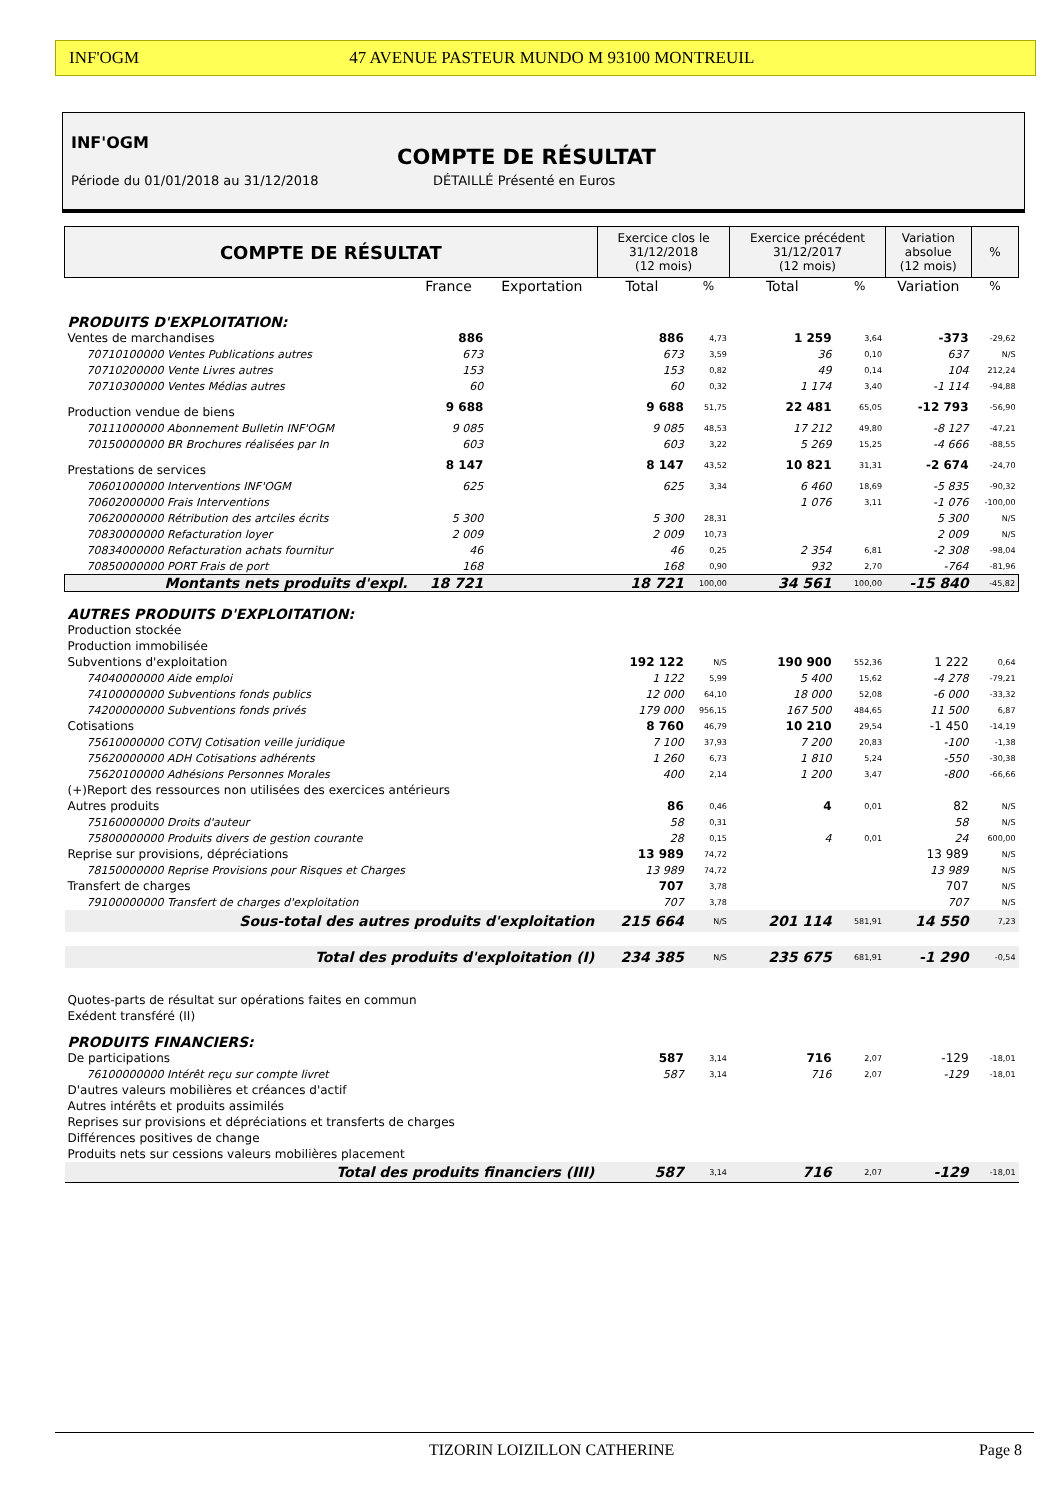INF'OGM 47 AVENUE PASTEUR MUNDO M 93100 MONTREUIL
INF'OGM
COMPTE DE RÉSULTAT
Période du 01/01/2018 au 31/12/2018
DÉTAILLÉ Présenté en Euros
| COMPTE DE RÉSULTAT | | | Exercice clos le 31/12/2018 (12 mois) | | Exercice précédent 31/12/2017 (12 mois) | | Variation absolue (12 mois) | % |
| --- | --- | --- | --- | --- | --- | --- | --- | --- |
| | France | Exportation | Total | % | Total | % | Variation | % |
| PRODUITS D'EXPLOITATION: | | | | | | | | |
| Ventes de marchandises | 886 | | 886 | 4,73 | 1 259 | 3,64 | -373 | -29,62 |
| 70710100000 Ventes Publications autres | 673 | | 673 | 3,59 | 36 | 0,10 | 637 | N/S |
| 70710200000 Vente Livres autres | 153 | | 153 | 0,82 | 49 | 0,14 | 104 | 212,24 |
| 70710300000 Ventes Médias autres | 60 | | 60 | 0,32 | 1 174 | 3,40 | -1 114 | -94,88 |
| Production vendue de biens | 9 688 | | 9 688 | 51,75 | 22 481 | 65,05 | -12 793 | -56,90 |
| 70111000000 Abonnement Bulletin INF'OGM | 9 085 | | 9 085 | 48,53 | 17 212 | 49,80 | -8 127 | -47,21 |
| 70150000000 BR Brochures réalisées par In | 603 | | 603 | 3,22 | 5 269 | 15,25 | -4 666 | -88,55 |
| Prestations de services | 8 147 | | 8 147 | 43,52 | 10 821 | 31,31 | -2 674 | -24,70 |
| 70601000000 Interventions INF'OGM | 625 | | 625 | 3,34 | 6 460 | 18,69 | -5 835 | -90,32 |
| 70602000000 Frais Interventions | | | | | 1 076 | 3,11 | -1 076 | -100,00 |
| 70620000000 Rétribution des artciles écrits | 5 300 | | 5 300 | 28,31 | | | 5 300 | N/S |
| 70830000000 Refacturation loyer | 2 009 | | 2 009 | 10,73 | | | 2 009 | N/S |
| 70834000000 Refacturation achats fournitur | 46 | | 46 | 0,25 | 2 354 | 6,81 | -2 308 | -98,04 |
| 70850000000 PORT Frais de port | 168 | | 168 | 0,90 | 932 | 2,70 | -764 | -81,96 |
| Montants nets produits d'expl. | 18 721 | | 18 721 | 100,00 | 34 561 | 100,00 | -15 840 | -45,82 |
| AUTRES PRODUITS D'EXPLOITATION: | | | | | | | | |
| Production stockée | | | | | | | | |
| Production immobilisée | | | | | | | | |
| Subventions d'exploitation | | | 192 122 | N/S | 190 900 | 552,36 | 1 222 | 0,64 |
| 74040000000 Aide emploi | | | 1 122 | 5,99 | 5 400 | 15,62 | -4 278 | -79,21 |
| 74100000000 Subventions fonds publics | | | 12 000 | 64,10 | 18 000 | 52,08 | -6 000 | -33,32 |
| 74200000000 Subventions fonds privés | | | 179 000 | 956,15 | 167 500 | 484,65 | 11 500 | 6,87 |
| Cotisations | | | 8 760 | 46,79 | 10 210 | 29,54 | -1 450 | -14,19 |
| 75610000000 COTVJ Cotisation veille juridique | | | 7 100 | 37,93 | 7 200 | 20,83 | -100 | -1,38 |
| 75620000000 ADH Cotisations adhérents | | | 1 260 | 6,73 | 1 810 | 5,24 | -550 | -30,38 |
| 75620100000 Adhésions Personnes Morales | | | 400 | 2,14 | 1 200 | 3,47 | -800 | -66,66 |
| (+)Report des ressources non utilisées des exercices antérieurs | | | | | | | | |
| Autres produits | | | 86 | 0,46 | 4 | 0,01 | 82 | N/S |
| 75160000000 Droits d'auteur | | | 58 | 0,31 | | | 58 | N/S |
| 75800000000 Produits divers de gestion courante | | | 28 | 0,15 | 4 | 0,01 | 24 | 600,00 |
| Reprise sur provisions, dépréciations | | | 13 989 | 74,72 | | | 13 989 | N/S |
| 78150000000 Reprise Provisions pour Risques et Charges | | | 13 989 | 74,72 | | | 13 989 | N/S |
| Transfert de charges | | | 707 | 3,78 | | | 707 | N/S |
| 79100000000 Transfert de charges d'exploitation | | | 707 | 3,78 | | | 707 | N/S |
| Sous-total des autres produits d'exploitation | | | 215 664 | N/S | 201 114 | 581,91 | 14 550 | 7,23 |
| Total des produits d'exploitation (I) | | | 234 385 | N/S | 235 675 | 681,91 | -1 290 | -0,54 |
| Quotes-parts de résultat sur opérations faites en commun | | | | | | | | |
| Exédent transféré (II) | | | | | | | | |
| PRODUITS FINANCIERS: | | | | | | | | |
| De participations | | | 587 | 3,14 | 716 | 2,07 | -129 | -18,01 |
| 76100000000 Intérêt reçu sur compte livret | | | 587 | 3,14 | 716 | 2,07 | -129 | -18,01 |
| D'autres valeurs mobilières et créances d'actif | | | | | | | | |
| Autres intérêts et produits assimilés | | | | | | | | |
| Reprises sur provisions et dépréciations et transferts de charges | | | | | | | | |
| Différences positives de change | | | | | | | | |
| Produits nets sur cessions valeurs mobilières placement | | | | | | | | |
| Total des produits financiers (III) | | | 587 | 3,14 | 716 | 2,07 | -129 | -18,01 |
TIZORIN LOIZILLON CATHERINE Page 8